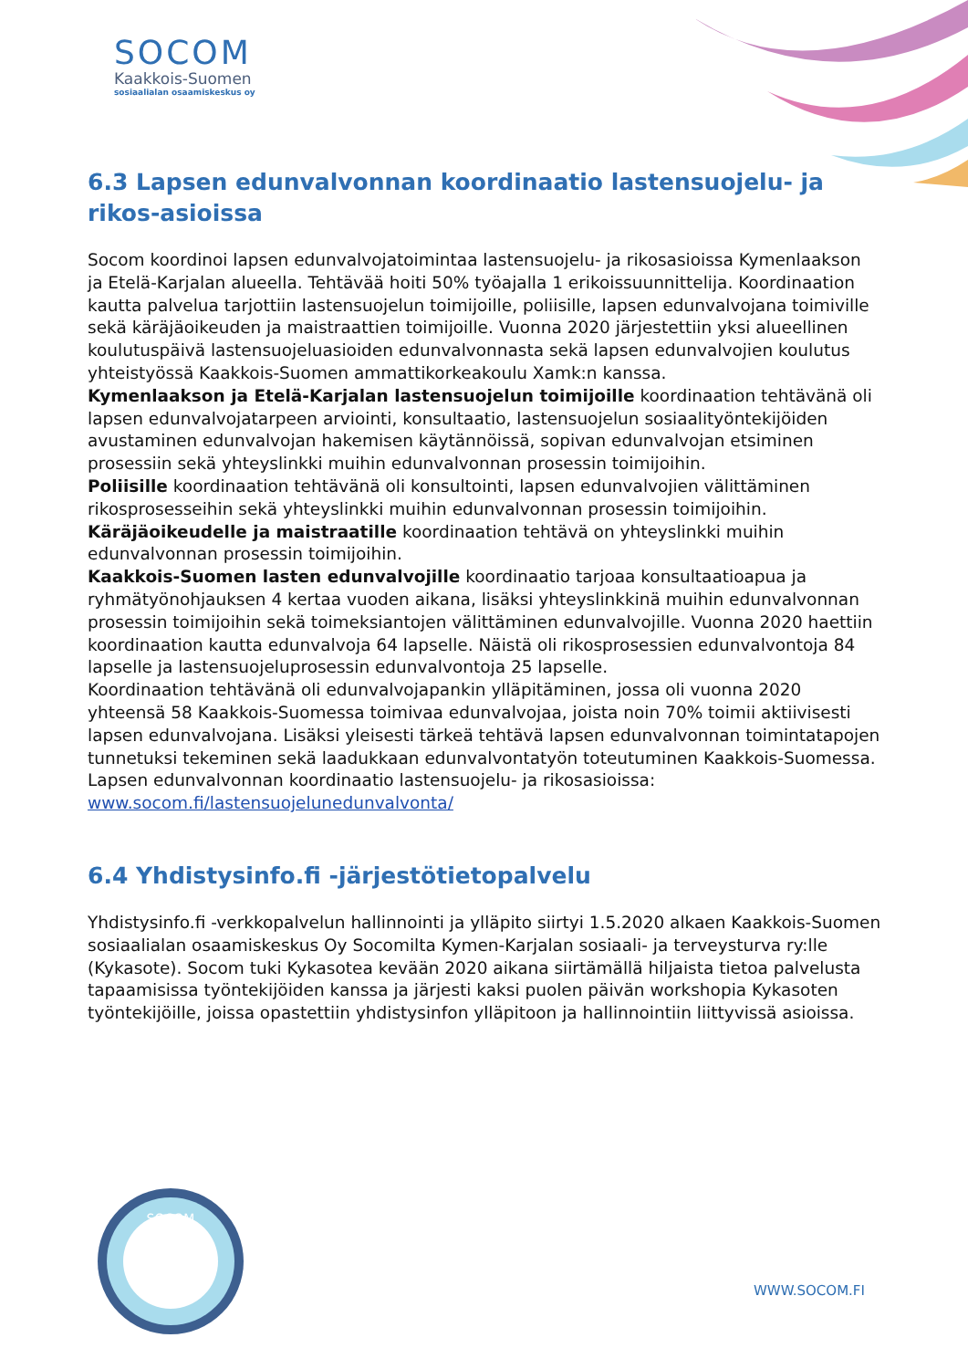SOCOM
Kaakkois-Suomen
sosiaalialan osaamiskeskus oy
6.3 Lapsen edunvalvonnan koordinaatio lastensuojelu- ja rikos-asioissa
Socom koordinoi lapsen edunvalvojatoimintaa lastensuojelu- ja rikosasioissa Kymenlaakson ja Etelä-Karjalan alueella. Tehtävää hoiti 50% työajalla 1 erikoissuunnittelija. Koordinaation kautta palvelua tarjottiin lastensuojelun toimijoille, poliisille, lapsen edunvalvojana toimiville sekä käräjäoikeuden ja maistraattien toimijoille. Vuonna 2020 järjestettiin yksi alueellinen koulutuspäivä lastensuojeluasioiden edunvalvonnasta sekä lapsen edunvalvojien koulutus yhteistyössä Kaakkois-Suomen ammattikorkeakoulu Xamk:n kanssa.
Kymenlaakson ja Etelä-Karjalan lastensuojelun toimijoille koordinaation tehtävänä oli lapsen edunvalvojatarpeen arviointi, konsultaatio, lastensuojelun sosiaalityöntekijöiden avustaminen edunvalvojan hakemisen käytännöissä, sopivan edunvalvojan etsiminen prosessiin sekä yhteyslinkki muihin edunvalvonnan prosessin toimijoihin.
Poliisille koordinaation tehtävänä oli konsultointi, lapsen edunvalvojien välittäminen rikosprosesseihin sekä yhteyslinkki muihin edunvalvonnan prosessin toimijoihin.
Käräjäoikeudelle ja maistraatille koordinaation tehtävä on yhteyslinkki muihin edunvalvonnan prosessin toimijoihin.
Kaakkois-Suomen lasten edunvalvojille koordinaatio tarjoaa konsultaatioapua ja ryhmätyönohjauksen 4 kertaa vuoden aikana, lisäksi yhteyslinkkinä muihin edunvalvonnan prosessin toimijoihin sekä toimeksiantojen välittäminen edunvalvojille. Vuonna 2020 haettiin koordinaation kautta edunvalvoja 64 lapselle. Näistä oli rikosprosessien edunvalvontoja 84 lapselle ja lastensuojeluprosessin edunvalvontoja 25 lapselle.
Koordinaation tehtävänä oli edunvalvojapankin ylläpitäminen, jossa oli vuonna 2020 yhteensä 58 Kaakkois-Suomessa toimivaa edunvalvojaa, joista noin 70% toimii aktiivisesti lapsen edunvalvojana. Lisäksi yleisesti tärkeä tehtävä lapsen edunvalvonnan toimintatapojen tunnetuksi tekeminen sekä laadukkaan edunvalvontatyön toteutuminen Kaakkois-Suomessa.
Lapsen edunvalvonnan koordinaatio lastensuojelu- ja rikosasioissa: www.socom.fi/lastensuojelunedunvalvonta/
6.4 Yhdistysinfo.fi -järjestötietopalvelu
Yhdistysinfo.fi -verkkopalvelun hallinnointi ja ylläpito siirtyi 1.5.2020 alkaen Kaakkois-Suomen sosiaalialan osaamiskeskus Oy Socomilta Kymen-Karjalan sosiaali- ja terveysturva ry:lle (Kykasote). Socom tuki Kykasotea kevään 2020 aikana siirtämällä hiljaista tietoa palvelusta tapaamisissa työntekijöiden kanssa ja järjesti kaksi puolen päivän workshopia Kykasoten työntekijöille, joissa opastettiin yhdistysinfon ylläpitoon ja hallinnointiin liittyvissä asioissa.
SOCOM
WWW.SOCOM.FI